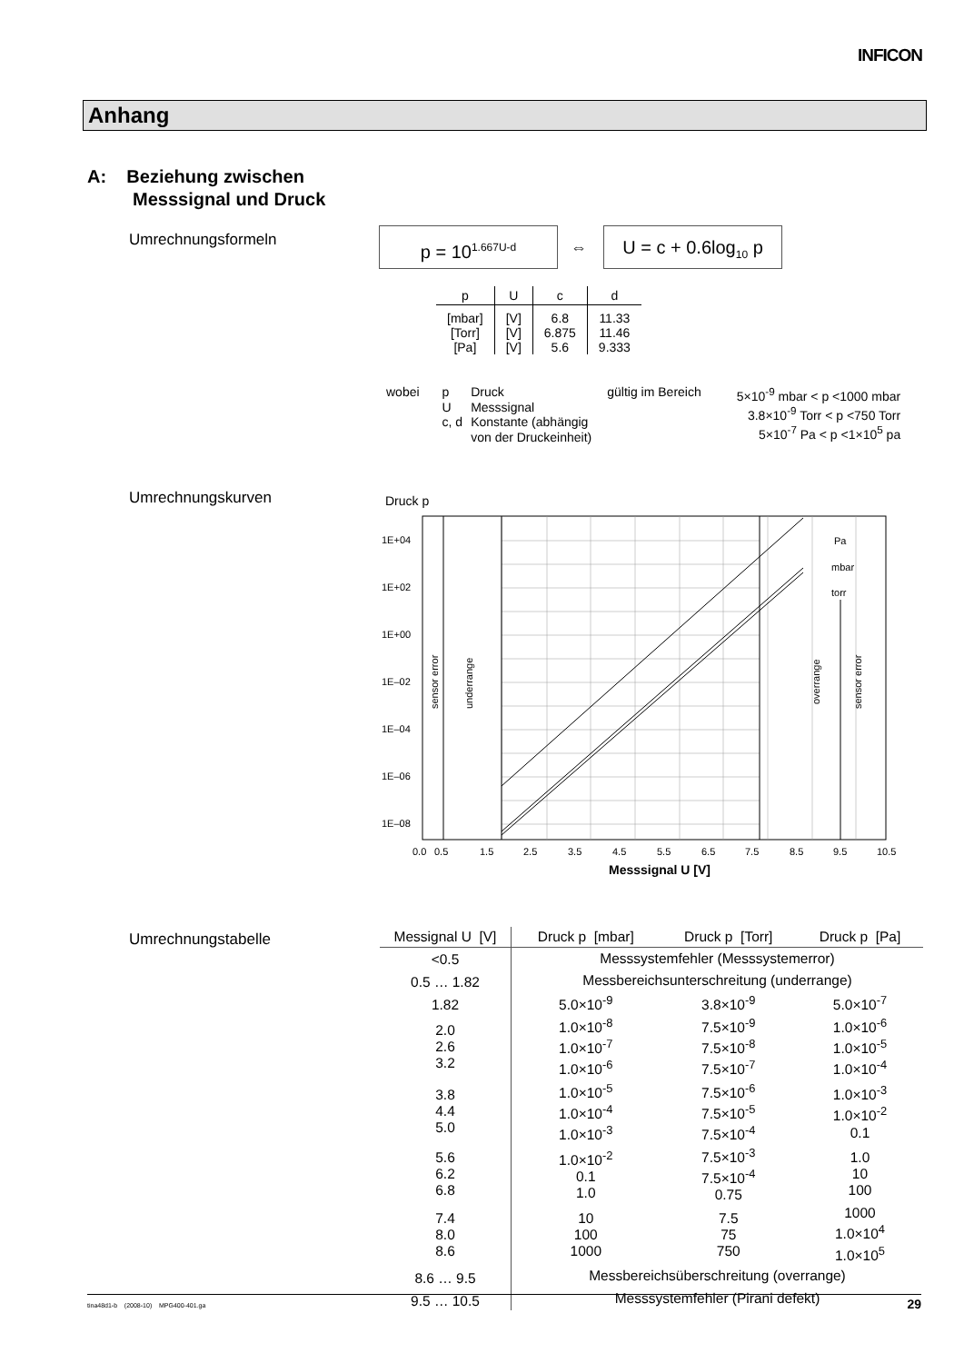INFICON
Anhang
A: Beziehung zwischen
Messsignal und Druck
Umrechnungsformeln p = 10<sup>1.667U-d</sup>
⇔
U = c + 0.6log<sub>10</sub> p
| p | U | c | d |
| --- | --- | --- | --- |
| [mbar] [Torr] [Pa] | [V] [V] [V] | 6.8 6.875 5.6 | 11.33 11.46 9.333 |
| wobei | p U c, d | Druck Messsignal Konstante (abhängig von der Druckeinheit) | gültig im Bereich | 5×10<sup>-9</sup> mbar < p <1000 mbar 3.8×10<sup>-9</sup> Torr < p <750 Torr 5×10<sup>-7</sup> Pa < p <1×10<sup>5</sup> pa |
Umrechnungskurven Druck p
1E+04
1E+02
1E+00
1E–02
1E–04
1E–06
1E–08
Pa
mbar
torr
sensor error
underrange
overrange
sensor error
0.0
0.5
1.5
2.5
3.5
4.5
5.5
6.5
7.5
8.5
9.5
10.5
Messsignal U [V]
Umrechnungstabelle
| Messignal U [V] | Druck p [mbar] | Druck p [Torr] | Druck p [Pa] |
| --- | --- | --- | --- |
| <0.5 | Messsystemfehler (Messsystemerror) | | |
| 0.5 … 1.82 | Messbereichsunterschreitung (underrange) | | |
| 1.82 | 5.0×10<sup>-9</sup> | 3.8×10<sup>-9</sup> | 5.0×10<sup>-7</sup> |
| 2.0 2.6 3.2 | 1.0×10<sup>-8</sup> 1.0×10<sup>-7</sup> 1.0×10<sup>-6</sup> | 7.5×10<sup>-9</sup> 7.5×10<sup>-8</sup> 7.5×10<sup>-7</sup> | 1.0×10<sup>-6</sup> 1.0×10<sup>-5</sup> 1.0×10<sup>-4</sup> |
| 3.8 4.4 5.0 | 1.0×10<sup>-5</sup> 1.0×10<sup>-4</sup> 1.0×10<sup>-3</sup> | 7.5×10<sup>-6</sup> 7.5×10<sup>-5</sup> 7.5×10<sup>-4</sup> | 1.0×10<sup>-3</sup> 1.0×10<sup>-2</sup> 0.1 |
| 5.6 6.2 6.8 | 1.0×10<sup>-2</sup> 0.1 1.0 | 7.5×10<sup>-3</sup> 7.5×10<sup>-4</sup> 0.75 | 1.0 10 100 |
| 7.4 8.0 8.6 | 10 100 1000 | 7.5 75 750 | 1000 1.0×10<sup>4</sup> 1.0×10<sup>5</sup> |
| 8.6 … 9.5 | Messbereichsüberschreitung (overrange) | | |
| 9.5 … 10.5 | Messsystemfehler (Pirani defekt) | | |
tina48d1-b (2008-10) MPG400-401.ga 29